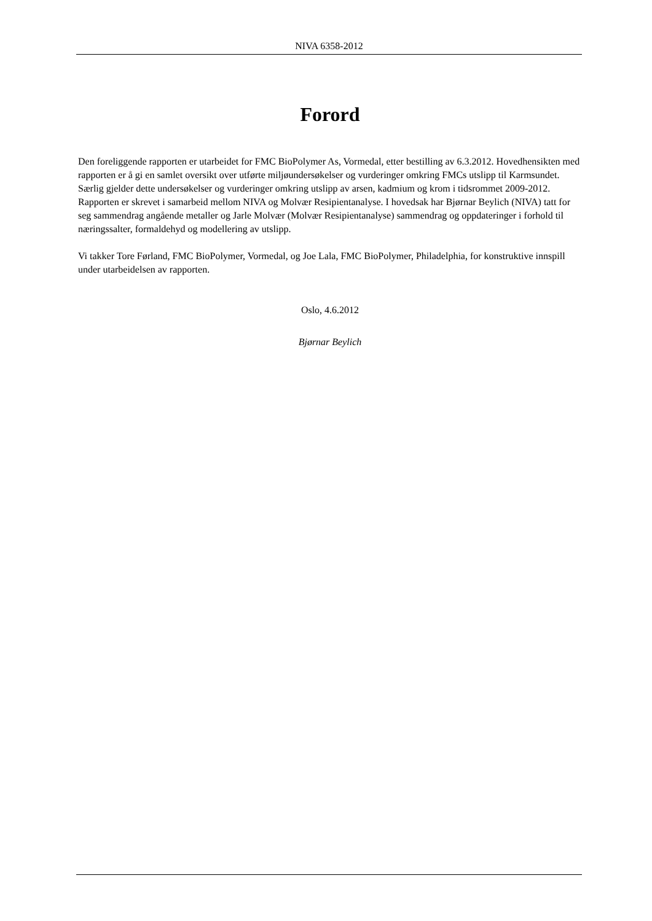NIVA 6358-2012
Forord
Den foreliggende rapporten er utarbeidet for FMC BioPolymer As, Vormedal, etter bestilling av 6.3.2012. Hovedhensikten med rapporten er å gi en samlet oversikt over utførte miljøundersøkelser og vurderinger omkring FMCs utslipp til Karmsundet. Særlig gjelder dette undersøkelser og vurderinger omkring utslipp av arsen, kadmium og krom i tidsrommet 2009-2012. Rapporten er skrevet i samarbeid mellom NIVA og Molvær Resipientanalyse. I hovedsak har Bjørnar Beylich (NIVA) tatt for seg sammendrag angående metaller og Jarle Molvær (Molvær Resipientanalyse) sammendrag og oppdateringer i forhold til næringssalter, formaldehyd og modellering av utslipp.
Vi takker Tore Førland, FMC BioPolymer, Vormedal, og Joe Lala, FMC BioPolymer, Philadelphia, for konstruktive innspill under utarbeidelsen av rapporten.
Oslo, 4.6.2012
Bjørnar Beylich